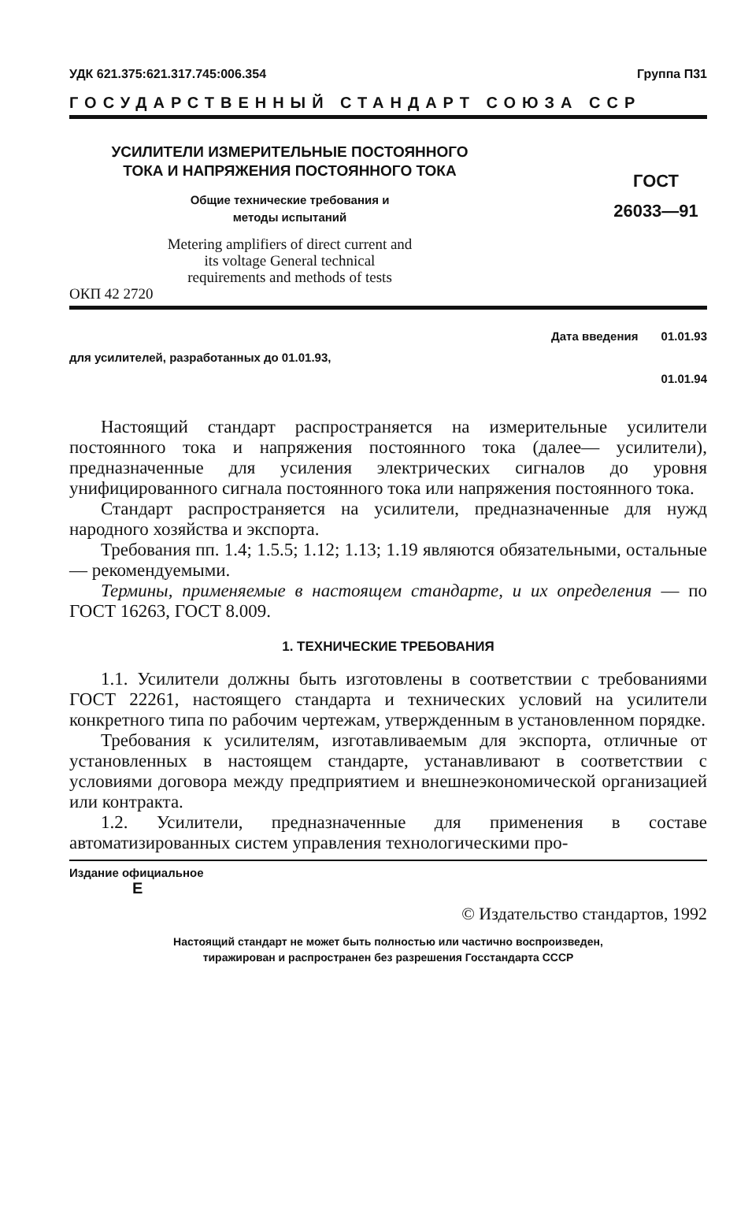УДК 621.375:621.317.745:006.354 Группа П31
ГОСУДАРСТВЕННЫЙ СТАНДАРТ СОЮЗА ССР
УСИЛИТЕЛИ ИЗМЕРИТЕЛЬНЫЕ ПОСТОЯННОГО
ТОКА И НАПРЯЖЕНИЯ ПОСТОЯННОГО ТОКА
Общие технические требования и
методы испытаний
Metering amplifiers of direct current and
its voltage General technical
requirements and methods of tests
ОКП 42 2720
ГОСТ
26033—91
Дата введения 01.01.93
для усилителей, разработанных до 01.01.93,
01.01.94
Настоящий стандарт распространяется на измерительные усилители постоянного тока и напряжения постоянного тока (далее— усилители), предназначенные для усиления электрических сигналов до уровня унифицированного сигнала постоянного тока или напряжения постоянного тока.
Стандарт распространяется на усилители, предназначенные для нужд народного хозяйства и экспорта.
Требования пп. 1.4; 1.5.5; 1.12; 1.13; 1.19 являются обязательными, остальные — рекомендуемыми.
Термины, применяемые в настоящем стандарте, и их определения — по ГОСТ 16263, ГОСТ 8.009.
1. ТЕХНИЧЕСКИЕ ТРЕБОВАНИЯ
1.1. Усилители должны быть изготовлены в соответствии с требованиями ГОСТ 22261, настоящего стандарта и технических условий на усилители конкретного типа по рабочим чертежам, утвержденным в установленном порядке.
Требования к усилителям, изготавливаемым для экспорта, отличные от установленных в настоящем стандарте, устанавливают в соответствии с условиями договора между предприятием и внешнеэкономической организацией или контракта.
1.2. Усилители, предназначенные для применения в составе автоматизированных систем управления технологическими про-
Издание официальное
E
© Издательство стандартов, 1992
Настоящий стандарт не может быть полностью или частично воспроизведен,
тиражирован и распространен без разрешения Госстандарта СССР